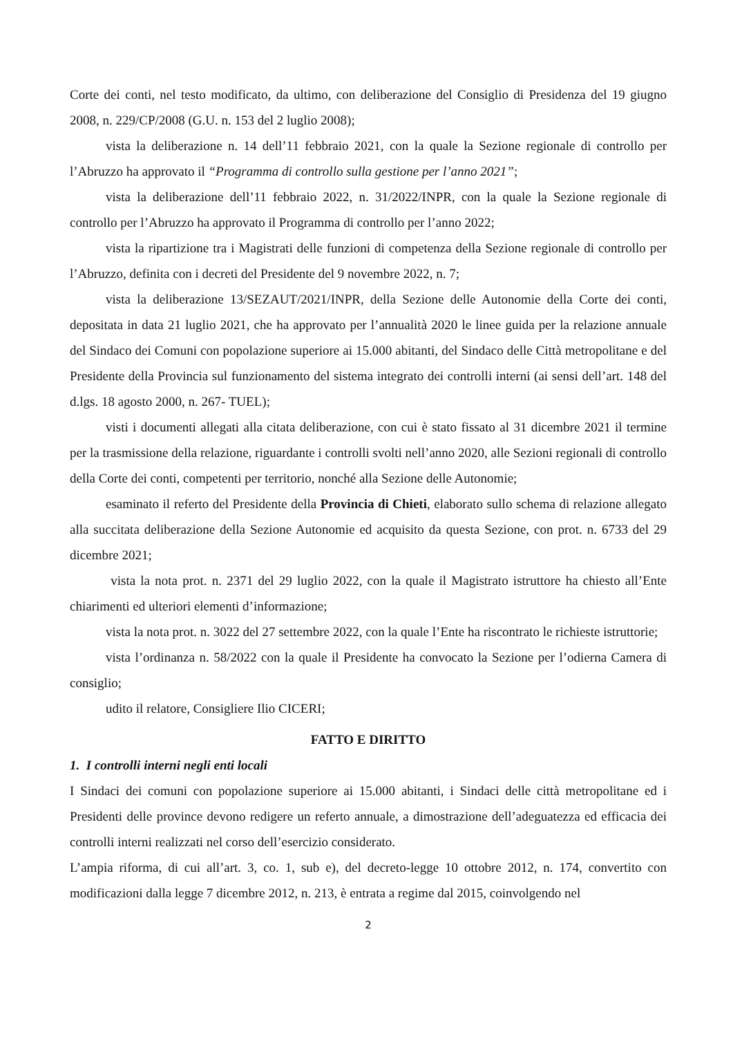Corte dei conti, nel testo modificato, da ultimo, con deliberazione del Consiglio di Presidenza del 19 giugno 2008, n. 229/CP/2008 (G.U. n. 153 del 2 luglio 2008);
vista la deliberazione n. 14 dell’11 febbraio 2021, con la quale la Sezione regionale di controllo per l’Abruzzo ha approvato il “Programma di controllo sulla gestione per l’anno 2021”;
vista la deliberazione dell’11 febbraio 2022, n. 31/2022/INPR, con la quale la Sezione regionale di controllo per l’Abruzzo ha approvato il Programma di controllo per l’anno 2022;
vista la ripartizione tra i Magistrati delle funzioni di competenza della Sezione regionale di controllo per l’Abruzzo, definita con i decreti del Presidente del 9 novembre 2022, n. 7;
vista la deliberazione 13/SEZAUT/2021/INPR, della Sezione delle Autonomie della Corte dei conti, depositata in data 21 luglio 2021, che ha approvato per l’annualità 2020 le linee guida per la relazione annuale del Sindaco dei Comuni con popolazione superiore ai 15.000 abitanti, del Sindaco delle Città metropolitane e del Presidente della Provincia sul funzionamento del sistema integrato dei controlli interni (ai sensi dell’art. 148 del d.lgs. 18 agosto 2000, n. 267- TUEL);
visti i documenti allegati alla citata deliberazione, con cui è stato fissato al 31 dicembre 2021 il termine per la trasmissione della relazione, riguardante i controlli svolti nell’anno 2020, alle Sezioni regionali di controllo della Corte dei conti, competenti per territorio, nonché alla Sezione delle Autonomie;
esaminato il referto del Presidente della Provincia di Chieti, elaborato sullo schema di relazione allegato alla succitata deliberazione della Sezione Autonomie ed acquisito da questa Sezione, con prot. n. 6733 del 29 dicembre 2021;
vista la nota prot. n. 2371 del 29 luglio 2022, con la quale il Magistrato istruttore ha chiesto all’Ente chiarimenti ed ulteriori elementi d’informazione;
vista la nota prot. n. 3022 del 27 settembre 2022, con la quale l’Ente ha riscontrato le richieste istruttorie;
vista l’ordinanza n. 58/2022 con la quale il Presidente ha convocato la Sezione per l’odierna Camera di consiglio;
udito il relatore, Consigliere Ilio CICERI;
FATTO E DIRITTO
1. I controlli interni negli enti locali
I Sindaci dei comuni con popolazione superiore ai 15.000 abitanti, i Sindaci delle città metropolitane ed i Presidenti delle province devono redigere un referto annuale, a dimostrazione dell’adeguatezza ed efficacia dei controlli interni realizzati nel corso dell’esercizio considerato.
L’ampia riforma, di cui all’art. 3, co. 1, sub e), del decreto-legge 10 ottobre 2012, n. 174, convertito con modificazioni dalla legge 7 dicembre 2012, n. 213, è entrata a regime dal 2015, coinvolgendo nel
2